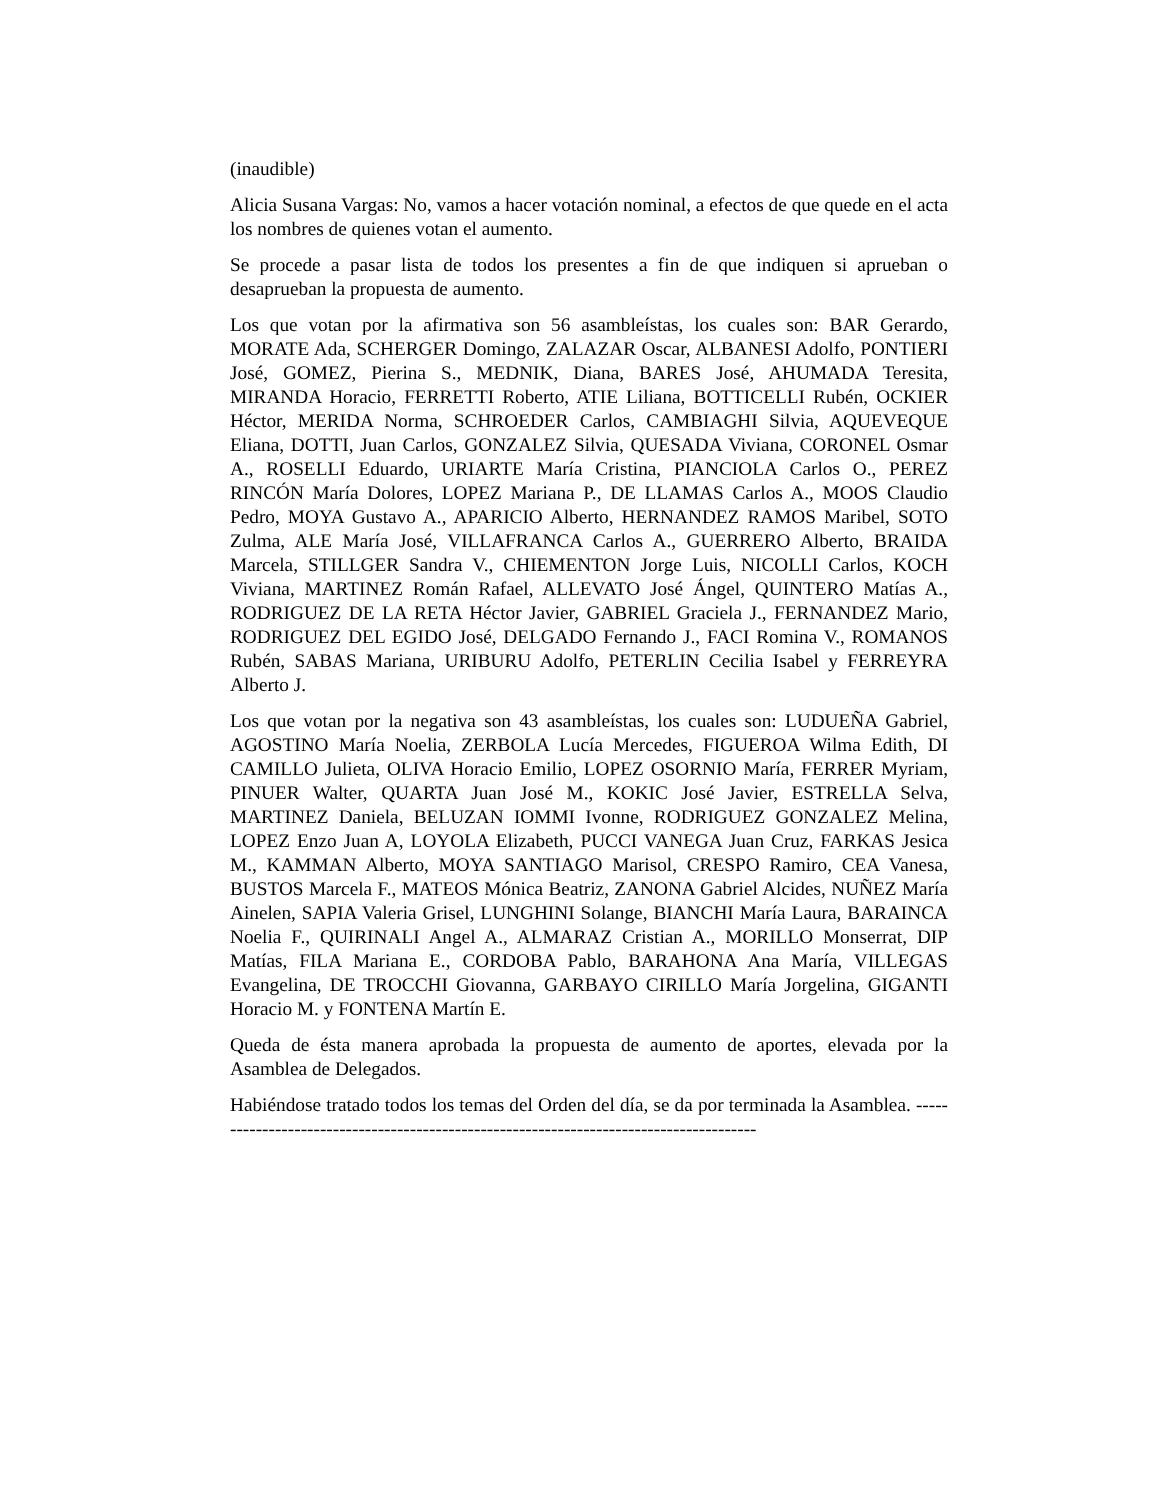(inaudible)
Alicia Susana Vargas: No, vamos a hacer votación nominal, a efectos de que quede en el acta los nombres de quienes votan el aumento.
Se procede a pasar lista de todos los presentes a fin de que indiquen si aprueban o desaprueban la propuesta de aumento.
Los que votan por la afirmativa son 56 asambleístas, los cuales son: BAR Gerardo, MORATE Ada, SCHERGER Domingo, ZALAZAR Oscar, ALBANESI Adolfo, PONTIERI José, GOMEZ, Pierina S., MEDNIK, Diana, BARES José, AHUMADA Teresita, MIRANDA Horacio, FERRETTI Roberto, ATIE Liliana, BOTTICELLI Rubén, OCKIER Héctor, MERIDA Norma, SCHROEDER Carlos, CAMBIAGHI Silvia, AQUEVEQUE Eliana, DOTTI, Juan Carlos, GONZALEZ Silvia, QUESADA Viviana, CORONEL Osmar A., ROSELLI Eduardo, URIARTE María Cristina, PIANCIOLA Carlos O., PEREZ RINCÓN María Dolores, LOPEZ Mariana P., DE LLAMAS Carlos A., MOOS Claudio Pedro, MOYA Gustavo A., APARICIO Alberto, HERNANDEZ RAMOS Maribel, SOTO Zulma, ALE María José, VILLAFRANCA Carlos A., GUERRERO Alberto, BRAIDA Marcela, STILLGER Sandra V., CHIEMENTON Jorge Luis, NICOLLI Carlos, KOCH Viviana, MARTINEZ Román Rafael, ALLEVATO José Ángel, QUINTERO Matías A., RODRIGUEZ DE LA RETA Héctor Javier, GABRIEL Graciela J., FERNANDEZ Mario, RODRIGUEZ DEL EGIDO José, DELGADO Fernando J., FACI Romina V., ROMANOS Rubén, SABAS Mariana, URIBURU Adolfo, PETERLIN Cecilia Isabel y FERREYRA Alberto J.
Los que votan por la negativa son 43 asambleístas, los cuales son: LUDUEÑA Gabriel, AGOSTINO María Noelia, ZERBOLA Lucía Mercedes, FIGUEROA Wilma Edith, DI CAMILLO Julieta, OLIVA Horacio Emilio, LOPEZ OSORNIO María, FERRER Myriam, PINUER Walter, QUARTA Juan José M., KOKIC José Javier, ESTRELLA Selva, MARTINEZ Daniela, BELUZAN IOMMI Ivonne, RODRIGUEZ GONZALEZ Melina, LOPEZ Enzo Juan A, LOYOLA Elizabeth, PUCCI VANEGA Juan Cruz, FARKAS Jesica M., KAMMAN Alberto, MOYA SANTIAGO Marisol, CRESPO Ramiro, CEA Vanesa, BUSTOS Marcela F., MATEOS Mónica Beatriz, ZANONA Gabriel Alcides, NUÑEZ María Ainelen, SAPIA Valeria Grisel, LUNGHINI Solange, BIANCHI María Laura, BARAINCA Noelia F., QUIRINALI Angel A., ALMARAZ Cristian A., MORILLO Monserrat, DIP Matías, FILA Mariana E., CORDOBA Pablo, BARAHONA Ana María, VILLEGAS Evangelina, DE TROCCHI Giovanna, GARBAYO CIRILLO María Jorgelina, GIGANTI Horacio M. y FONTENA Martín E.
Queda de ésta manera aprobada la propuesta de aumento de aportes, elevada por la Asamblea de Delegados.
Habiéndose tratado todos los temas del Orden del día, se da por terminada la Asamblea. ---------------------------------------------------------------------------------------